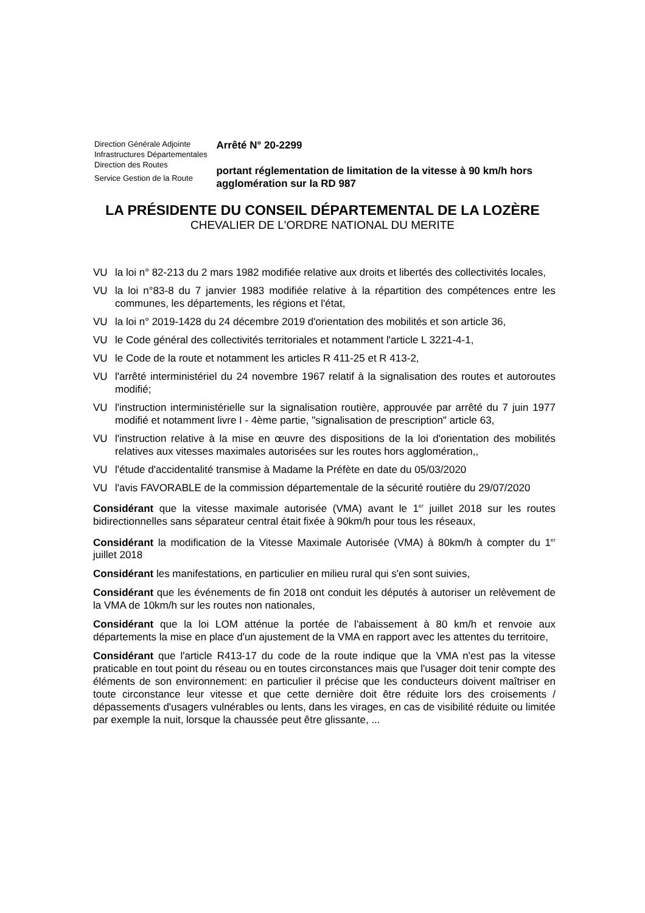Direction Générale Adjointe
Infrastructures Départementales
Direction des Routes
Service Gestion de la Route
Arrêté N° 20-2299
portant réglementation de limitation de la vitesse à 90 km/h hors agglomération sur la RD 987
LA PRÉSIDENTE DU CONSEIL DÉPARTEMENTAL DE LA LOZÈRE
CHEVALIER DE L'ORDRE NATIONAL DU MERITE
VU la loi n° 82-213 du 2 mars 1982 modifiée relative aux droits et libertés des collectivités locales,
VU la loi n°83-8 du 7 janvier 1983 modifiée relative à la répartition des compétences entre les communes, les départements, les régions et l'état,
VU la loi n° 2019-1428 du 24 décembre 2019 d'orientation des mobilités et son article 36,
VU le Code général des collectivités territoriales et notamment l'article L 3221-4-1,
VU le Code de la route et notamment les articles R 411-25 et R 413-2,
VU l'arrêté interministériel du 24 novembre 1967 relatif à la signalisation des routes et autoroutes modifié;
VU l'instruction interministérielle sur la signalisation routière, approuvée par arrêté du 7 juin 1977 modifié et notamment livre I - 4ème partie, "signalisation de prescription" article 63,
VU l'instruction relative à la mise en œuvre des dispositions de la loi d'orientation des mobilités relatives aux vitesses maximales autorisées sur les routes hors agglomération,,
VU l'étude d'accidentalité transmise à Madame la Préfète en date du 05/03/2020
VU l'avis FAVORABLE de la commission départementale de la sécurité routière du 29/07/2020
Considérant que la vitesse maximale autorisée (VMA) avant le 1<sup>er</sup> juillet 2018 sur les routes bidirectionnelles sans séparateur central était fixée à 90km/h pour tous les réseaux,
Considérant la modification de la Vitesse Maximale Autorisée (VMA) à 80km/h à compter du 1<sup>er</sup> juillet 2018
Considérant les manifestations, en particulier en milieu rural qui s'en sont suivies,
Considérant que les événements de fin 2018 ont conduit les députés à autoriser un relèvement de la VMA de 10km/h sur les routes non nationales,
Considérant que la loi LOM atténue la portée de l'abaissement à 80 km/h et renvoie aux départements la mise en place d'un ajustement de la VMA en rapport avec les attentes du territoire,
Considérant que l'article R413-17 du code de la route indique que la VMA n'est pas la vitesse praticable en tout point du réseau ou en toutes circonstances mais que l'usager doit tenir compte des éléments de son environnement: en particulier il précise que les conducteurs doivent maîtriser en toute circonstance leur vitesse et que cette dernière doit être réduite lors des croisements / dépassements d'usagers vulnérables ou lents, dans les virages, en cas de visibilité réduite ou limitée par exemple la nuit, lorsque la chaussée peut être glissante, ...